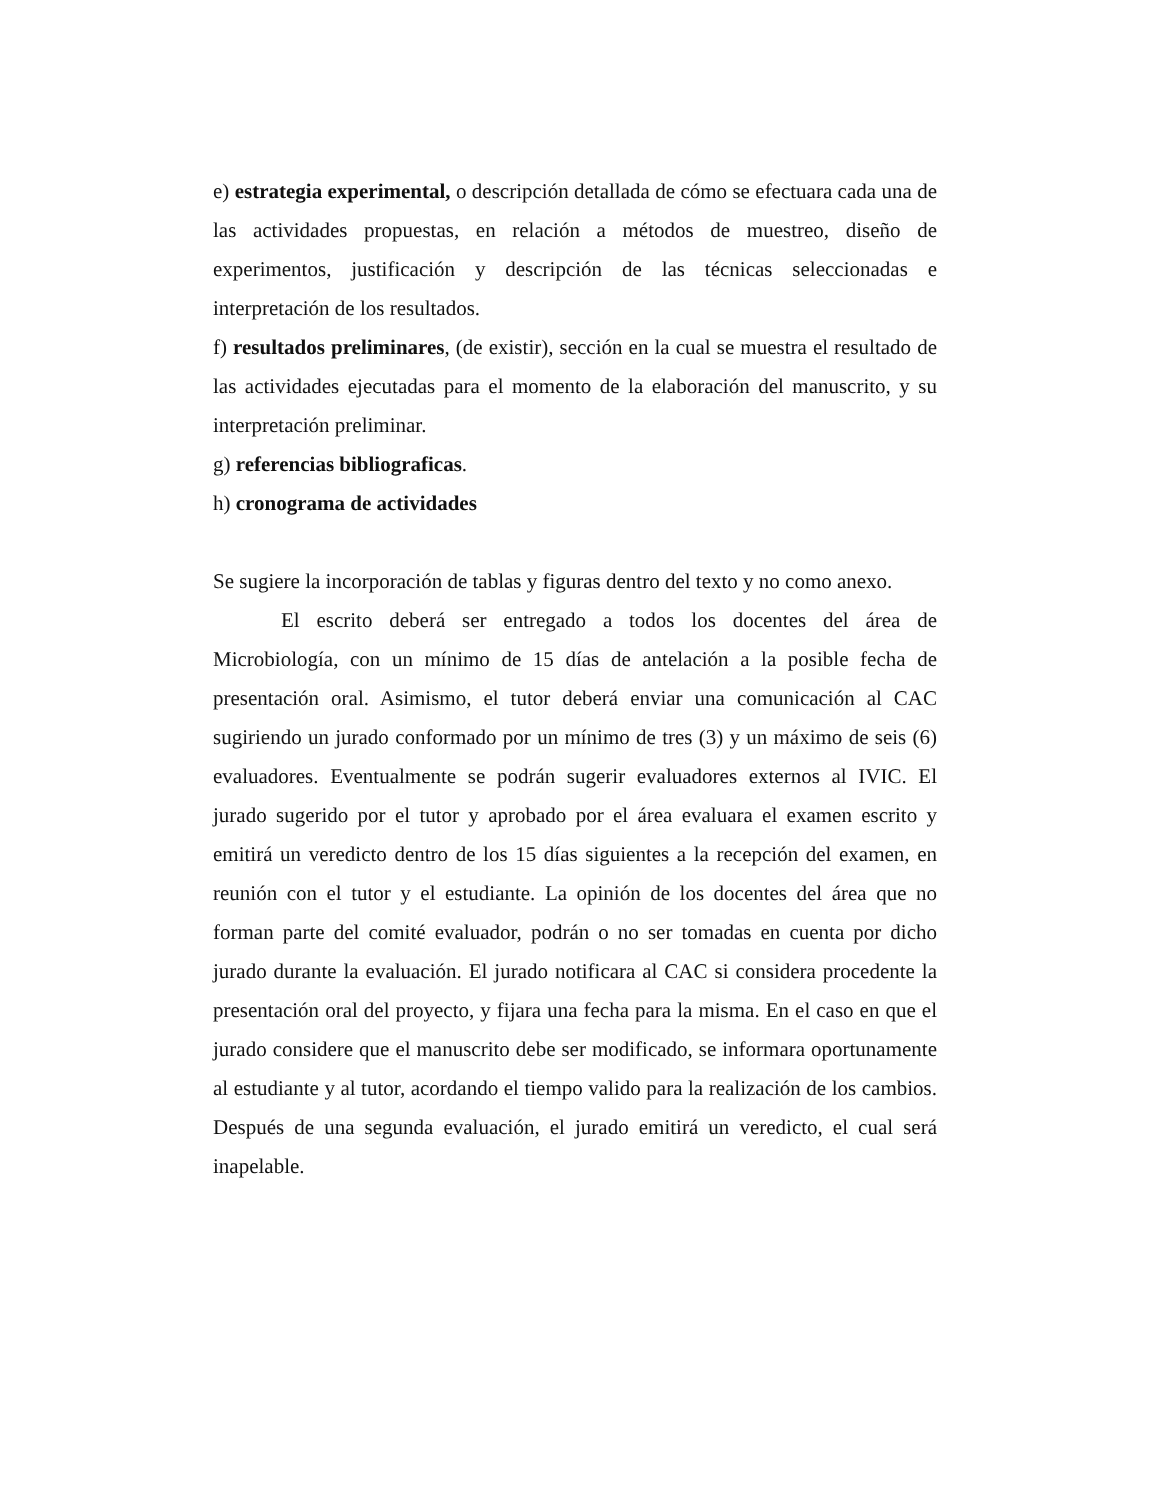e) estrategia experimental, o descripción detallada de cómo se efectuara cada una de las actividades propuestas, en relación a métodos de muestreo, diseño de experimentos, justificación y descripción de las técnicas seleccionadas e interpretación de los resultados.
f) resultados preliminares, (de existir), sección en la cual se muestra el resultado de las actividades ejecutadas para el momento de la elaboración del manuscrito, y su interpretación preliminar.
g) referencias bibliograficas.
h) cronograma de actividades
Se sugiere la incorporación de tablas y figuras dentro del texto y no como anexo.
El escrito deberá ser entregado a todos los docentes del área de Microbiología, con un mínimo de 15 días de antelación a la posible fecha de presentación oral. Asimismo, el tutor deberá enviar una comunicación al CAC sugiriendo un jurado conformado por un mínimo de tres (3) y un máximo de seis (6) evaluadores. Eventualmente se podrán sugerir evaluadores externos al IVIC. El jurado sugerido por el tutor y aprobado por el área evaluara el examen escrito y emitirá un veredicto dentro de los 15 días siguientes a la recepción del examen, en reunión con el tutor y el estudiante. La opinión de los docentes del área que no forman parte del comité evaluador, podrán o no ser tomadas en cuenta por dicho jurado durante la evaluación. El jurado notificara al CAC si considera procedente la presentación oral del proyecto, y fijara una fecha para la misma. En el caso en que el jurado considere que el manuscrito debe ser modificado, se informara oportunamente al estudiante y al tutor, acordando el tiempo valido para la realización de los cambios. Después de una segunda evaluación, el jurado emitirá un veredicto, el cual será inapelable.